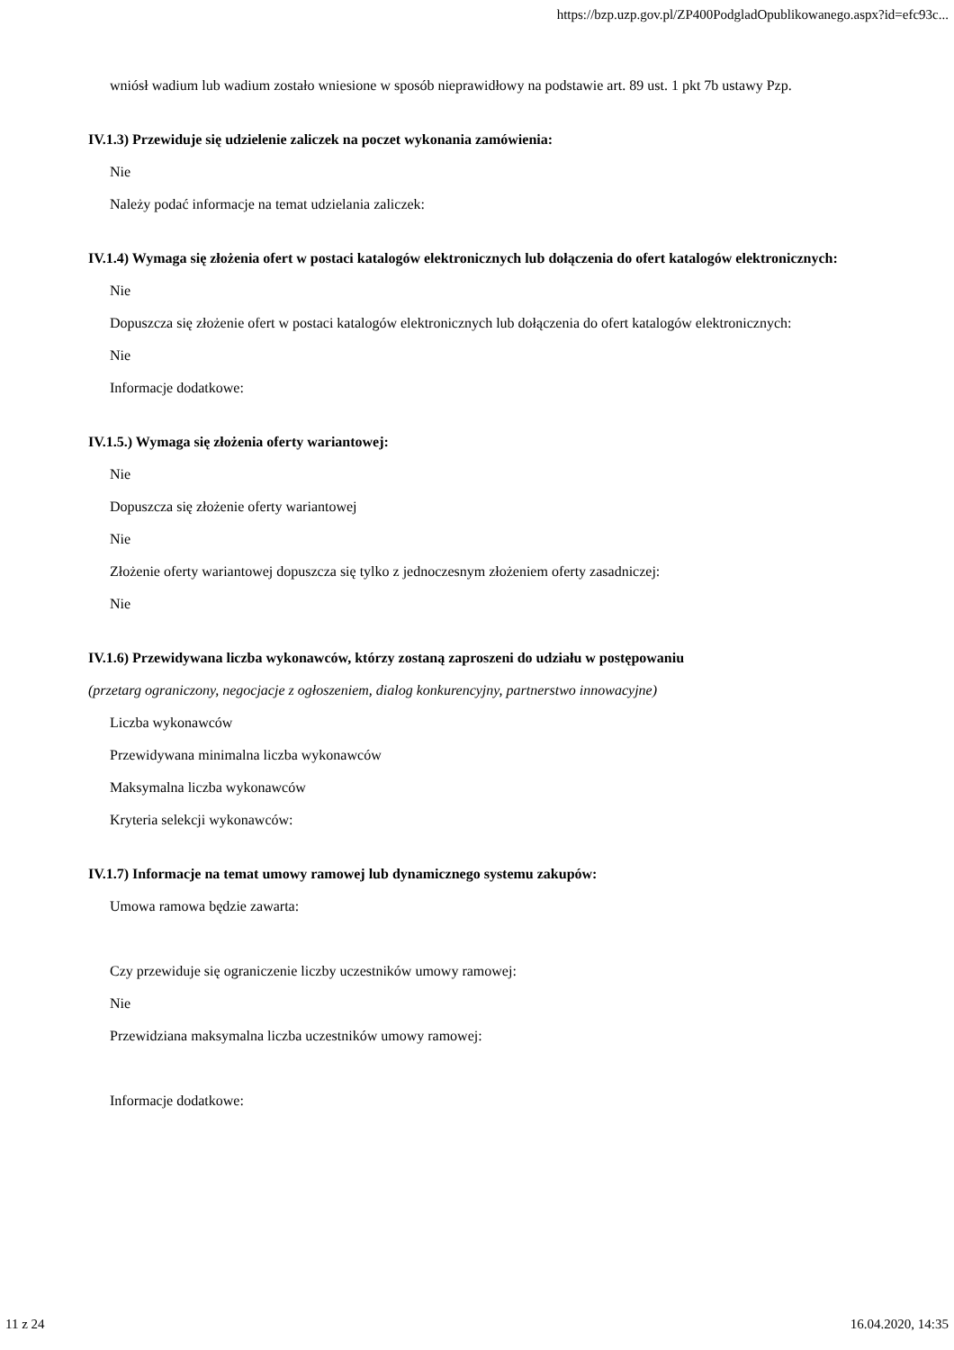https://bzp.uzp.gov.pl/ZP400PodgladOpublikowanego.aspx?id=efc93c...
wniósł wadium lub wadium zostało wniesione w sposób nieprawidłowy na podstawie art. 89 ust. 1 pkt 7b ustawy Pzp.
IV.1.3) Przewiduje się udzielenie zaliczek na poczet wykonania zamówienia:
Nie
Należy podać informacje na temat udzielania zaliczek:
IV.1.4) Wymaga się złożenia ofert w postaci katalogów elektronicznych lub dołączenia do ofert katalogów elektronicznych:
Nie
Dopuszcza się złożenie ofert w postaci katalogów elektronicznych lub dołączenia do ofert katalogów elektronicznych:
Nie
Informacje dodatkowe:
IV.1.5.) Wymaga się złożenia oferty wariantowej:
Nie
Dopuszcza się złożenie oferty wariantowej
Nie
Złożenie oferty wariantowej dopuszcza się tylko z jednoczesnym złożeniem oferty zasadniczej:
Nie
IV.1.6) Przewidywana liczba wykonawców, którzy zostaną zaproszeni do udziału w postępowaniu
(przetarg ograniczony, negocjacje z ogłoszeniem, dialog konkurencyjny, partnerstwo innowacyjne)
Liczba wykonawców
Przewidywana minimalna liczba wykonawców
Maksymalna liczba wykonawców
Kryteria selekcji wykonawców:
IV.1.7) Informacje na temat umowy ramowej lub dynamicznego systemu zakupów:
Umowa ramowa będzie zawarta:
Czy przewiduje się ograniczenie liczby uczestników umowy ramowej:
Nie
Przewidziana maksymalna liczba uczestników umowy ramowej:
Informacje dodatkowe:
11 z 24 16.04.2020, 14:35